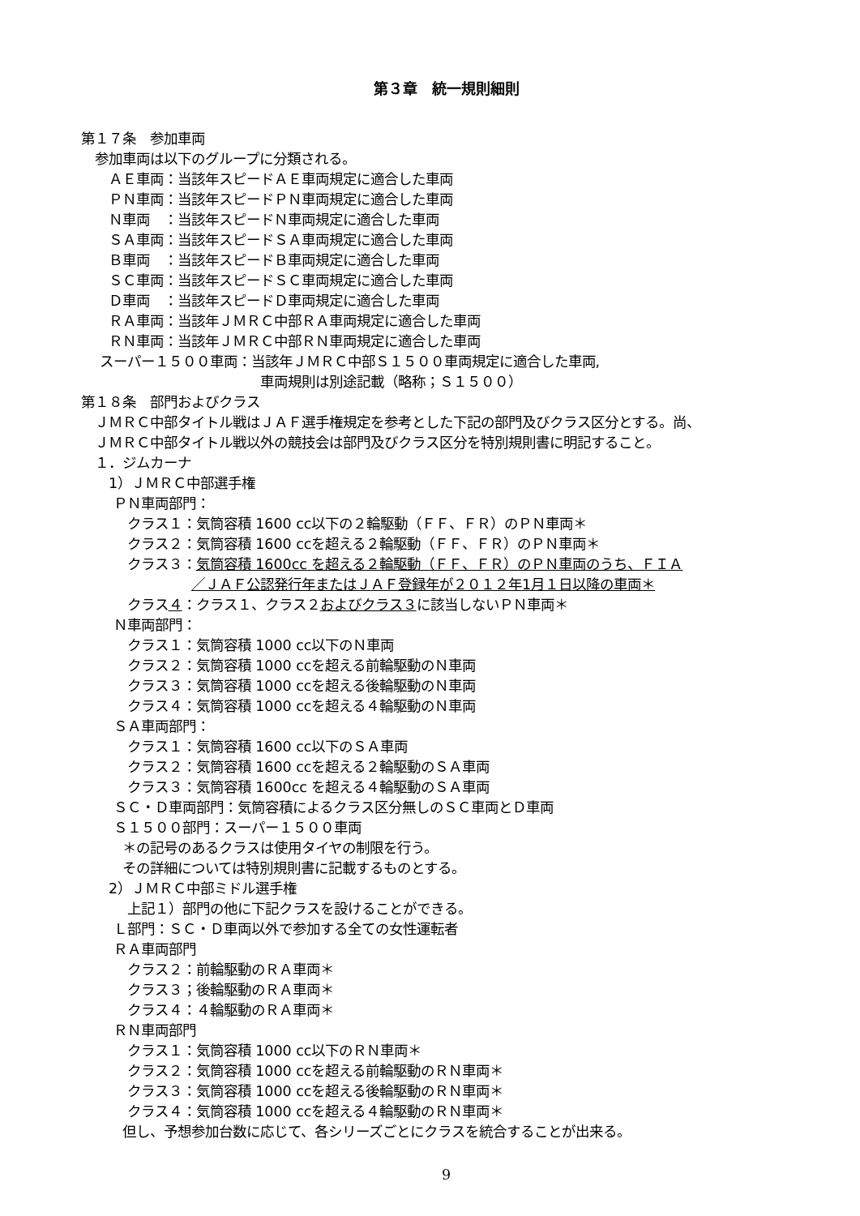第３章　統一規則細則
第１７条　参加車両
　参加車両は以下のグループに分類される。
　　ＡＥ車両：当該年スピードＡＥ車両規定に適合した車両
　　ＰＮ車両：当該年スピードＰＮ車両規定に適合した車両
　　Ｎ車両　：当該年スピードＮ車両規定に適合した車両
　　ＳＡ車両：当該年スピードＳＡ車両規定に適合した車両
　　Ｂ車両　：当該年スピードＢ車両規定に適合した車両
　　ＳＣ車両：当該年スピードＳＣ車両規定に適合した車両
　　Ｄ車両　：当該年スピードＤ車両規定に適合した車両
　　ＲＡ車両：当該年ＪＭＲＣ中部ＲＡ車両規定に適合した車両
　　ＲＮ車両：当該年ＪＭＲＣ中部ＲＮ車両規定に適合した車両
　 スーパー１５００車両：当該年ＪＭＲＣ中部Ｓ１５００車両規定に適合した車両,
　　　　　　　　　　　　　車両規則は別途記載（略称；Ｓ１５００）
第１８条　部門およびクラス
　ＪＭＲＣ中部タイトル戦はＪＡＦ選手権規定を参考とした下記の部門及びクラス区分とする。尚、
　ＪＭＲＣ中部タイトル戦以外の競技会は部門及びクラス区分を特別規則書に明記すること。
　１．ジムカーナ
　　1）ＪＭＲＣ中部選手権
　　 ＰＮ車両部門：
　　　 クラス１：気筒容積 1600 cc以下の２輪駆動（ＦＦ、ＦＲ）のＰＮ車両＊
　　　 クラス２：気筒容積 1600 ccを超える２輪駆動（ＦＦ、ＦＲ）のＰＮ車両＊
　　　 クラス３：気筒容積 1600cc を超える２輪駆動（ＦＦ、ＦＲ）のＰＮ車両のうち、ＦＩＡ
　　　　　　　　／ＪＡＦ公認発行年またはＪＡＦ登録年が２０１２年1月１日以降の車両＊
　　　 クラス４：クラス１、クラス２およびクラス３に該当しないＰＮ車両＊
　　 Ｎ車両部門：
　　　 クラス１：気筒容積 1000 cc以下のＮ車両
　　　 クラス２：気筒容積 1000 ccを超える前輪駆動のＮ車両
　　　 クラス３：気筒容積 1000 ccを超える後輪駆動のＮ車両
　　　 クラス４：気筒容積 1000 ccを超える４輪駆動のＮ車両
　　 ＳＡ車両部門：
　　　 クラス１：気筒容積 1600 cc以下のＳＡ車両
　　　 クラス２：気筒容積 1600 ccを超える２輪駆動のＳＡ車両
　　　 クラス３：気筒容積 1600cc を超える４輪駆動のＳＡ車両
　　 ＳＣ・Ｄ車両部門：気筒容積によるクラス区分無しのＳＣ車両とＤ車両
　　 Ｓ１５００部門：スーパー１５００車両
　　　＊の記号のあるクラスは使用タイヤの制限を行う。
　　　その詳細については特別規則書に記載するものとする。
　　2）ＪＭＲＣ中部ミドル選手権
　　　 上記１）部門の他に下記クラスを設けることができる。
　　 Ｌ部門：ＳＣ・Ｄ車両以外で参加する全ての女性運転者
　　 ＲＡ車両部門
　　　 クラス２：前輪駆動のＲＡ車両＊
　　　 クラス３；後輪駆動のＲＡ車両＊
　　　 クラス４：４輪駆動のＲＡ車両＊
　　 ＲＮ車両部門
　　　 クラス１：気筒容積 1000 cc以下のＲＮ車両＊
　　　 クラス２：気筒容積 1000 ccを超える前輪駆動のＲＮ車両＊
　　　 クラス３：気筒容積 1000 ccを超える後輪駆動のＲＮ車両＊
　　　 クラス４：気筒容積 1000 ccを超える４輪駆動のＲＮ車両＊
　　　但し、予想参加台数に応じて、各シリーズごとにクラスを統合することが出来る。
9